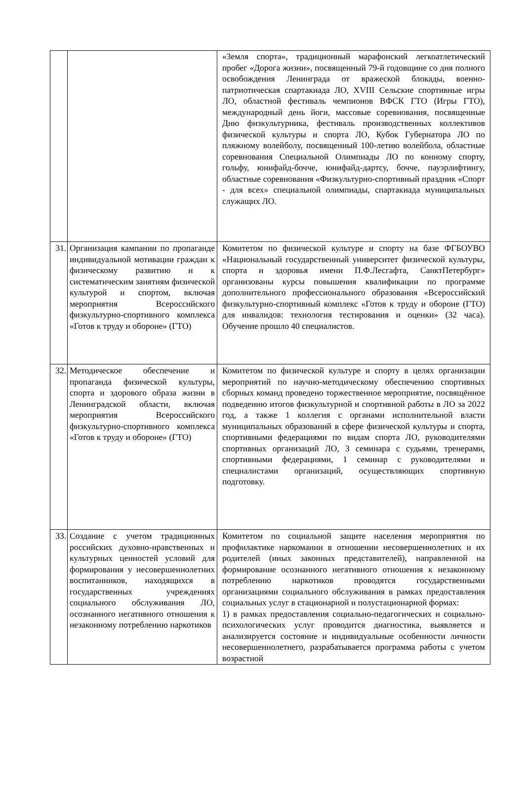| | | «Земля спорта», традиционный марафонский легкоатлетический пробег «Дорога жизни», посвященный 79-й годовщине со дня полного освобождения Ленинграда от вражеской блокады, военно-патриотическая спартакиада ЛО, XVIII Сельские спортивные игры ЛО, областной фестиваль чемпионов ВФСК ГТО (Игры ГТО), международный день йоги, массовые соревнования, посвященные Дню физкультурника, фестиваль производственных коллективов физической культуры и спорта ЛО, Кубок Губернатора ЛО по пляжному волейболу, посвященный 100-летию волейбола, областные соревнования Специальной Олимпиады ЛО по конному спорту, гольфу, юнифайд-бочче, юнифайд-дартсу, бочче, пауэрлифтингу, областные соревнования «Физкультурно-спортивный праздник «Спорт - для всех» специальной олимпиады, спартакиада муниципальных служащих ЛО. |
| 31. | Организация кампании по пропаганде индивидуальной мотивации граждан к физическому развитию и к систематическим занятиям физической культурой и спортом, включая мероприятия Всероссийского физкультурно-спортивного комплекса «Готов к труду и обороне» (ГТО) | Комитетом по физической культуре и спорту на базе ФГБОУВО «Национальный государственный университет физической культуры, спорта и здоровья имени П.Ф.Лесгафта, СанктПетербург» организованы курсы повышения квалификации по программе дополнительного профессионального образования «Всероссийский физкультурно-спортивный комплекс «Готов к труду и обороне (ГТО) для инвалидов: технология тестирования и оценки» (32 часа). Обучение прошло 40 специалистов. |
| 32. | Методическое обеспечение и пропаганда физической культуры, спорта и здорового образа жизни в Ленинградской области, включая мероприятия Всероссийского физкультурно-спортивного комплекса «Готов к труду и обороне» (ГТО) | Комитетом по физической культуре и спорту в целях организации мероприятий по научно-методическому обеспечению спортивных сборных команд проведено торжественное мероприятие, посвящённое подведению итогов физкультурной и спортивной работы в ЛО за 2022 год, а также 1 коллегия с органами исполнительной власти муниципальных образований в сфере физической культуры и спорта, спортивными федерациями по видам спорта ЛО, руководителями спортивных организаций ЛО, 3 семинара с судьями, тренерами, спортивными федерациями, 1 семинар с руководителями и специалистами организаций, осуществляющих спортивную подготовку. |
| 33. | Создание с учетом традиционных российских духовно-нравственных и культурных ценностей условий для формирования у несовершеннолетних воспитанников, находящихся в государственных учреждениях социального обслуживания ЛО, осознанного негативного отношения к незаконному потреблению наркотиков | Комитетом по социальной защите населения мероприятия по профилактике наркомании в отношении несовершеннолетних и их родителей (иных законных представителей), направленной на формирование осознанного негативного отношения к незаконному потреблению наркотиков проводятся государственными организациями социального обслуживания в рамках предоставления социальных услуг в стационарной и полустационарной формах: 1) в рамках предоставления социально-педагогических и социально-психологических услуг проводится диагностика, выявляется и анализируется состояние и индивидуальные особенности личности несовершеннолетнего, разрабатывается программа работы с учетом возрастной |